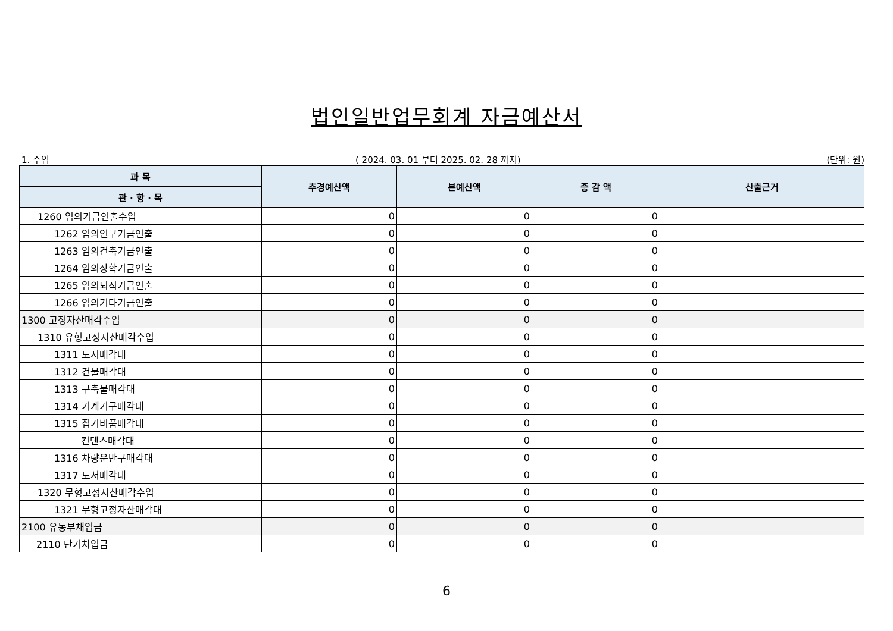법인일반업무회계 자금예산서
1. 수입 ( 2024. 03. 01 부터 2025. 02. 28 까지) (단위: 원)
| 과 목 | 추경예산액 | 본예산액 | 증 감 액 | 산출근거 |
| --- | --- | --- | --- | --- |
| 관 · 항 · 목 | | | | |
| 1260 임의기금인출수입 | 0 | 0 | 0 | |
| 1262 임의연구기금인출 | 0 | 0 | 0 | |
| 1263 임의건축기금인출 | 0 | 0 | 0 | |
| 1264 임의장학기금인출 | 0 | 0 | 0 | |
| 1265 임의퇴직기금인출 | 0 | 0 | 0 | |
| 1266 임의기타기금인출 | 0 | 0 | 0 | |
| 1300 고정자산매각수입 | 0 | 0 | 0 | |
| 1310 유형고정자산매각수입 | 0 | 0 | 0 | |
| 1311 토지매각대 | 0 | 0 | 0 | |
| 1312 건물매각대 | 0 | 0 | 0 | |
| 1313 구축물매각대 | 0 | 0 | 0 | |
| 1314 기계기구매각대 | 0 | 0 | 0 | |
| 1315 집기비품매각대 | 0 | 0 | 0 | |
| 컨텐츠매각대 | 0 | 0 | 0 | |
| 1316 차량운반구매각대 | 0 | 0 | 0 | |
| 1317 도서매각대 | 0 | 0 | 0 | |
| 1320 무형고정자산매각수입 | 0 | 0 | 0 | |
| 1321 무형고정자산매각대 | 0 | 0 | 0 | |
| 2100 유동부채입금 | 0 | 0 | 0 | |
| 2110 단기차입금 | 0 | 0 | 0 | |
6